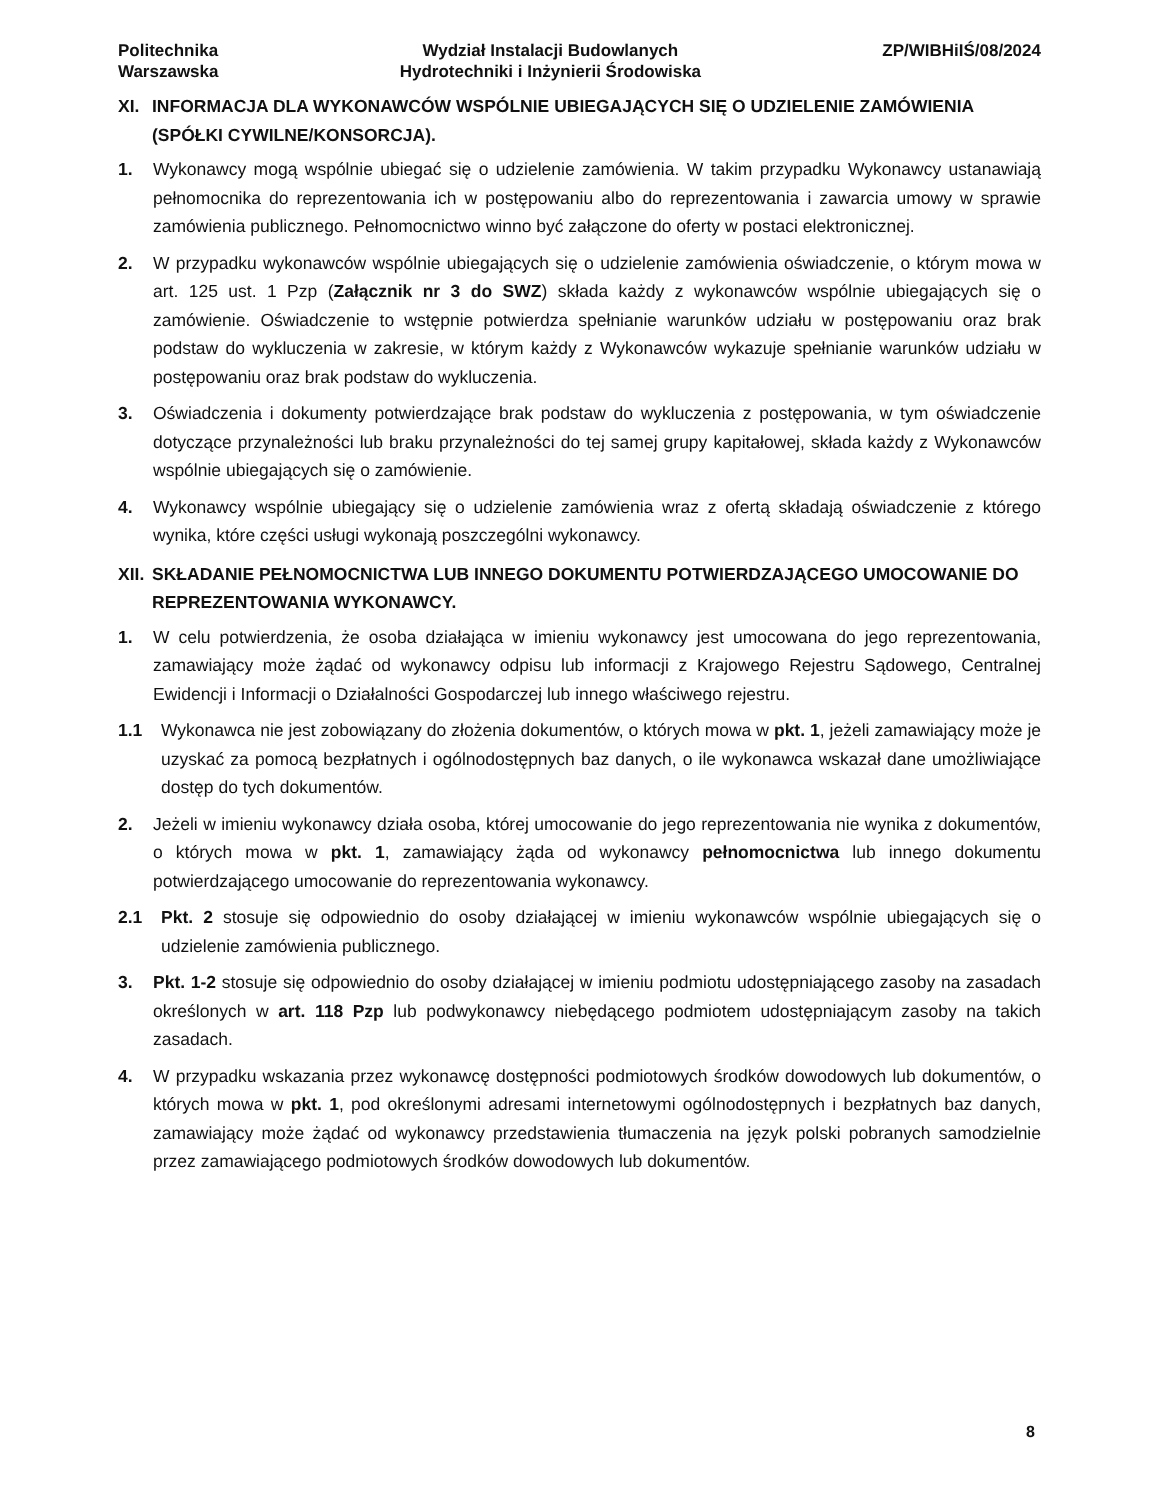Politechnika
Warszawska
Wydział Instalacji Budowlanych
Hydrotechniki i Inżynierii Środowiska
ZP/WIBHiIŚ/08/2024
XI. INFORMACJA DLA WYKONAWCÓW WSPÓLNIE UBIEGAJĄCYCH SIĘ O UDZIELENIE ZAMÓWIENIA (SPÓŁKI CYWILNE/KONSORCJA).
1. Wykonawcy mogą wspólnie ubiegać się o udzielenie zamówienia. W takim przypadku Wykonawcy ustanawiają pełnomocnika do reprezentowania ich w postępowaniu albo do reprezentowania i zawarcia umowy w sprawie zamówienia publicznego. Pełnomocnictwo winno być załączone do oferty w postaci elektronicznej.
2. W przypadku wykonawców wspólnie ubiegających się o udzielenie zamówienia oświadczenie, o którym mowa w art. 125 ust. 1 Pzp (Załącznik nr 3 do SWZ) składa każdy z wykonawców wspólnie ubiegających się o zamówienie. Oświadczenie to wstępnie potwierdza spełnianie warunków udziału w postępowaniu oraz brak podstaw do wykluczenia w zakresie, w którym każdy z Wykonawców wykazuje spełnianie warunków udziału w postępowaniu oraz brak podstaw do wykluczenia.
3. Oświadczenia i dokumenty potwierdzające brak podstaw do wykluczenia z postępowania, w tym oświadczenie dotyczące przynależności lub braku przynależności do tej samej grupy kapitałowej, składa każdy z Wykonawców wspólnie ubiegających się o zamówienie.
4. Wykonawcy wspólnie ubiegający się o udzielenie zamówienia wraz z ofertą składają oświadczenie z którego wynika, które części usługi wykonają poszczególni wykonawcy.
XII. SKŁADANIE PEŁNOMOCNICTWA LUB INNEGO DOKUMENTU POTWIERDZAJĄCEGO UMOCOWANIE DO REPREZENTOWANIA WYKONAWCY.
1. W celu potwierdzenia, że osoba działająca w imieniu wykonawcy jest umocowana do jego reprezentowania, zamawiający może żądać od wykonawcy odpisu lub informacji z Krajowego Rejestru Sądowego, Centralnej Ewidencji i Informacji o Działalności Gospodarczej lub innego właściwego rejestru.
1.1 Wykonawca nie jest zobowiązany do złożenia dokumentów, o których mowa w pkt. 1, jeżeli zamawiający może je uzyskać za pomocą bezpłatnych i ogólnodostępnych baz danych, o ile wykonawca wskazał dane umożliwiające dostęp do tych dokumentów.
2. Jeżeli w imieniu wykonawcy działa osoba, której umocowanie do jego reprezentowania nie wynika z dokumentów, o których mowa w pkt. 1, zamawiający żąda od wykonawcy pełnomocnictwa lub innego dokumentu potwierdzającego umocowanie do reprezentowania wykonawcy.
2.1 Pkt. 2 stosuje się odpowiednio do osoby działającej w imieniu wykonawców wspólnie ubiegających się o udzielenie zamówienia publicznego.
3. Pkt. 1-2 stosuje się odpowiednio do osoby działającej w imieniu podmiotu udostępniającego zasoby na zasadach określonych w art. 118 Pzp lub podwykonawcy niebędącego podmiotem udostępniającym zasoby na takich zasadach.
4. W przypadku wskazania przez wykonawcę dostępności podmiotowych środków dowodowych lub dokumentów, o których mowa w pkt. 1, pod określonymi adresami internetowymi ogólnodostępnych i bezpłatnych baz danych, zamawiający może żądać od wykonawcy przedstawienia tłumaczenia na język polski pobranych samodzielnie przez zamawiającego podmiotowych środków dowodowych lub dokumentów.
8